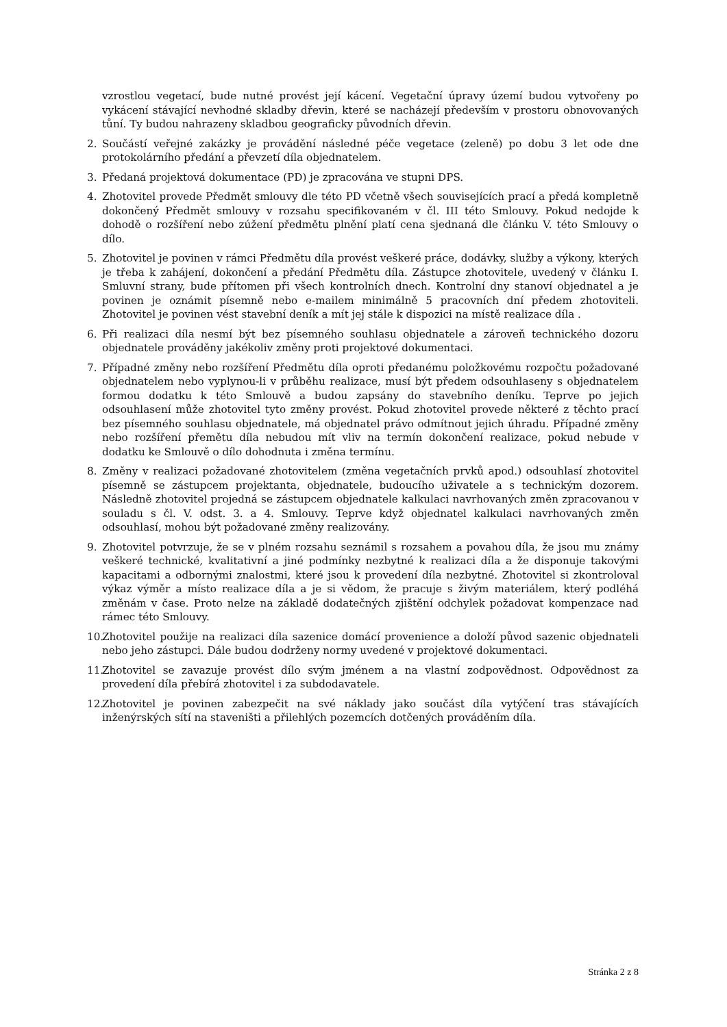vzrostlou vegetací, bude nutné provést její kácení. Vegetační úpravy území budou vytvořeny po vykácení stávající nevhodné skladby dřevin, které se nacházejí především v prostoru obnovovaných tůní. Ty budou nahrazeny skladbou geograficky původních dřevin.
2. Součástí veřejné zakázky je provádění následné péče vegetace (zeleně) po dobu 3 let ode dne protokolárního předání a převzetí díla objednatelem.
3. Předaná projektová dokumentace (PD) je zpracována ve stupni DPS.
4. Zhotovitel provede Předmět smlouvy dle této PD včetně všech souvisejících prací a předá kompletně dokončený Předmět smlouvy v rozsahu specifikovaném v čl. III této Smlouvy. Pokud nedojde k dohodě o rozšíření nebo zúžení předmětu plnění platí cena sjednaná dle článku V. této Smlouvy o dílo.
5. Zhotovitel je povinen v rámci Předmětu díla provést veškeré práce, dodávky, služby a výkony, kterých je třeba k zahájení, dokončení a předání Předmětu díla. Zástupce zhotovitele, uvedený v článku I. Smluvní strany, bude přítomen při všech kontrolních dnech. Kontrolní dny stanoví objednatel a je povinen je oznámit písemně nebo e-mailem minimálně 5 pracovních dní předem zhotoviteli. Zhotovitel je povinen vést stavební deník a mít jej stále k dispozici na místě realizace díla .
6. Při realizaci díla nesmí být bez písemného souhlasu objednatele a zároveň technického dozoru objednatele prováděny jakékoliv změny proti projektové dokumentaci.
7. Případné změny nebo rozšíření Předmětu díla oproti předanému položkovému rozpočtu požadované objednatelem nebo vyplynou-li v průběhu realizace, musí být předem odsouhlaseny s objednatelem formou dodatku k této Smlouvě a budou zapsány do stavebního deníku. Teprve po jejich odsouhlasení může zhotovitel tyto změny provést. Pokud zhotovitel provede některé z těchto prací bez písemného souhlasu objednatele, má objednatel právo odmítnout jejich úhradu. Případné změny nebo rozšíření přemětu díla nebudou mít vliv na termín dokončení realizace, pokud nebude v dodatku ke Smlouvě o dílo dohodnuta i změna termínu.
8. Změny v realizaci požadované zhotovitelem (změna vegetačních prvků apod.) odsouhlasí zhotovitel písemně se zástupcem projektanta, objednatele, budoucího uživatele a s technickým dozorem. Následně zhotovitel projedná se zástupcem objednatele kalkulaci navrhovaných změn zpracovanou v souladu s čl. V. odst. 3. a 4. Smlouvy. Teprve když objednatel kalkulaci navrhovaných změn odsouhlasí, mohou být požadované změny realizovány.
9. Zhotovitel potvrzuje, že se v plném rozsahu seznámil s rozsahem a povahou díla, že jsou mu známy veškeré technické, kvalitativní a jiné podmínky nezbytné k realizaci díla a že disponuje takovými kapacitami a odbornými znalostmi, které jsou k provedení díla nezbytné. Zhotovitel si zkontroloval výkaz výměr a místo realizace díla a je si vědom, že pracuje s živým materiálem, který podléhá změnám v čase. Proto nelze na základě dodatečných zjištění odchylek požadovat kompenzace nad rámec této Smlouvy.
10. Zhotovitel použije na realizaci díla sazenice domácí provenience a doloží původ sazenic objednateli nebo jeho zástupci. Dále budou dodrženy normy uvedené v projektové dokumentaci.
11. Zhotovitel se zavazuje provést dílo svým jménem a na vlastní zodpovědnost. Odpovědnost za provedení díla přebírá zhotovitel i za subdodavatele.
12. Zhotovitel je povinen zabezpečit na své náklady jako součást díla vytýčení tras stávajících inženýrských sítí na staveništi a přilehlých pozemcích dotčených prováděním díla.
Stránka 2 z 8